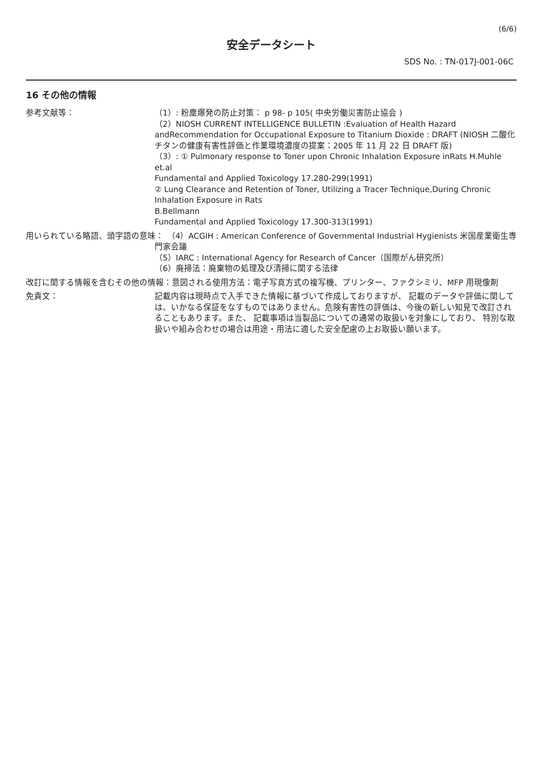(6/6)
安全データシート
SDS No. : TN-017J-001-06C
16 その他の情報
参考文献等： （1）: 粉塵爆発の防止対策： p 98- p 105( 中央労働災害防止協会 )
（2）NIOSH CURRENT INTELLIGENCE BULLETIN :Evaluation of Health Hazard andRecommendation for Occupational Exposure to Titanium Dioxide : DRAFT (NIOSH 二酸化チタンの健康有害性評価と作業環境濃度の提案：2005 年 11 月 22 日 DRAFT 版)
（3）: ① Pulmonary response to Toner upon Chronic Inhalation Exposure inRats H.Muhle et.al
Fundamental and Applied Toxicology 17.280-299(1991)
② Lung Clearance and Retention of Toner, Utilizing a Tracer Technique,During Chronic Inhalation Exposure in Rats
B.Bellmann
Fundamental and Applied Toxicology 17.300-313(1991)
用いられている略語、頭字語の意味： （4）ACGIH : American Conference of Governmental Industrial Hygienists 米国産業衛生専門家会議
（5）IARC : International Agency for Research of Cancer（国際がん研究所）
（6）廃掃法：廃棄物の処理及び清掃に関する法律
改訂に関する情報を含むその他の情報：意図される使用方法：電子写真方式の複写機、プリンター、ファクシミリ、MFP 用現像剤
免責文： 記載内容は現時点で入手できた情報に基づいて作成しておりますが、 記載のデータや評価に関しては、いかなる保証をなすものではありません。危険有害性の評価は、今後の新しい知見で改訂されることもあります。また、 記載事項は当製品についての通常の取扱いを対象にしており、 特別な取扱いや組み合わせの場合は用途・用法に適した安全配慮の上お取扱い願います。